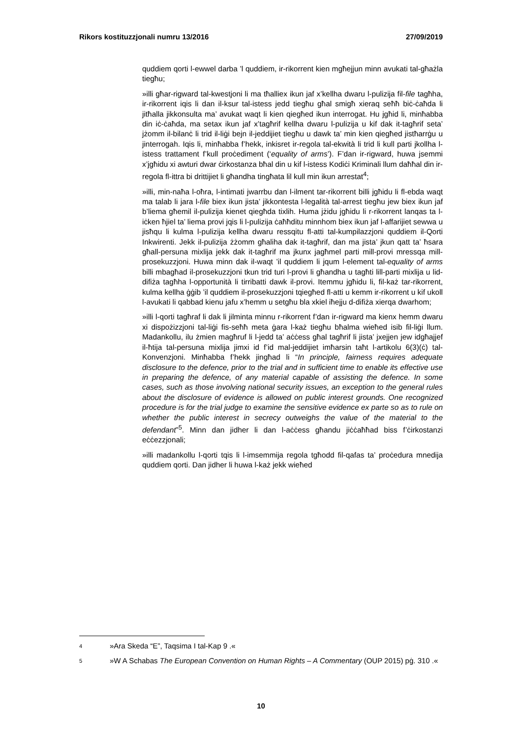Rikors kostituzzjonali numru 13/2016 27/09/2019
quddiem qorti l-ewwel darba ’l quddiem, ir-rikorrent kien mgħejjun minn avukati tal-għażla tiegħu;
»illi għar-rigward tal-kwestjoni li ma tħalliex ikun jaf x’kellha dwaru l-pulizija fil-file tagħha, ir-rikorrent iqis li dan il-ksur tal-istess jedd tiegħu għal smigħ xieraq seħħ biċ-ċaħda li jitħalla jikkonsulta ma’ avukat waqt li kien qiegħed ikun interrogat. Hu jgħid li, minħabba din iċ-ċaħda, ma setax ikun jaf x’tagħrif kellha dwaru l-pulizija u kif dak it-tagħrif seta’ jżomm il-bilanċ li trid il-liġi bejn il-jeddijiet tiegħu u dawk ta’ min kien qiegħed jistħarrġu u jinterrogah. Iqis li, minħabba f’hekk, inkisret ir-regola tal-ekwità li trid li kull parti jkollha l-istess trattament f’kull proċediment (‘equality of arms’). F’dan ir-rigward, huwa jsemmi x’jgħidu xi awturi dwar ċirkostanza bħal din u kif l-istess Kodiċi Kriminali llum daħħal din ir-regola fl-ittra bi drittijiet li għandha tingħata lil kull min ikun arrestat<sup>4</sup>;
»illi, min-naħa l-oħra, l-intimati jwarrbu dan l-ilment tar-rikorrent billi jgħidu li fl-ebda waqt ma talab li jara l-file biex ikun jista’ jikkontesta l-legalità tal-arrest tiegħu jew biex ikun jaf b’liema għemil il-pulizija kienet qiegħda tixlih. Huma jżidu jgħidu li r-rikorrent lanqas ta l-iċken ħjiel ta’ liema provi jqis li l-pulizija ċaħħditu minnhom biex ikun jaf l-affarijiet sewwa u jisħqu li kulma l-pulizija kellha dwaru ressqitu fl-atti tal-kumpilazzjoni quddiem il-Qorti Inkwirenti. Jekk il-pulizija żżomm għaliha dak it-tagħrif, dan ma jista’ jkun qatt ta’ ħsara għall-persuna mixlija jekk dak it-tagħrif ma jkunx jagħmel parti mill-provi mressqa mill-prosekuzzjoni. Huwa minn dak il-waqt ’il quddiem li jqum l-element tal-equality of arms billi mbagħad il-prosekuzzjoni tkun trid turi l-provi li għandha u tagħti lill-parti mixlija u lid-difiża tagħha l-opportunità li tirribatti dawk il-provi. Itemmu jgħidu li, fil-każ tar-rikorrent, kulma kellha ġġib ’il quddiem il-prosekuzzjoni tqiegħed fl-atti u kemm ir-rikorrent u kif ukoll l-avukati li qabbad kienu jafu x’hemm u setgħu bla xkiel iħejju d-difiża xierqa dwarhom;
»illi l-qorti tagħraf li dak li jilminta minnu r-rikorrent f’dan ir-rigward ma kienx hemm dwaru xi dispożizzjoni tal-liġi fis-seħħ meta ġara l-każ tiegħu bħalma wieħed isib fil-liġi llum. Madankollu, ilu żmien magħruf li l-jedd ta’ aċċess għal tagħrif li jista’ jxejjen jew idgħajjef il-ħtija tal-persuna mixlija jimxi id f’id mal-jeddijiet imħarsin taħt l-artikolu 6(3)(ċ) tal-Konvenzjoni. Minħabba f’hekk jingħad li “In principle, fairness requires adequate disclosure to the defence, prior to the trial and in sufficient time to enable its effective use in preparing the defence, of any material capable of assisting the defence. In some cases, such as those involving national security issues, an exception to the general rules about the disclosure of evidence is allowed on public interest grounds. One recognized procedure is for the trial judge to examine the sensitive evidence ex parte so as to rule on whether the public interest in secrecy outweighs the value of the material to the defendant”<sup>5</sup>. Minn dan jidher li dan l-aċċess għandu jiċċaħħad biss f’ċirkostanzi eċċezzjonali;
»illi madankollu l-qorti tqis li l-imsemmija regola tgħodd fil-qafas ta’ proċedura mnedija quddiem qorti. Dan jidher li huwa l-każ jekk wieħed
4 »Ara Skeda “E”, Taqsima I tal-Kap 9 .«
5 »W A Schabas The European Convention on Human Rights – A Commentary (OUP 2015) pġ. 310 .«
10